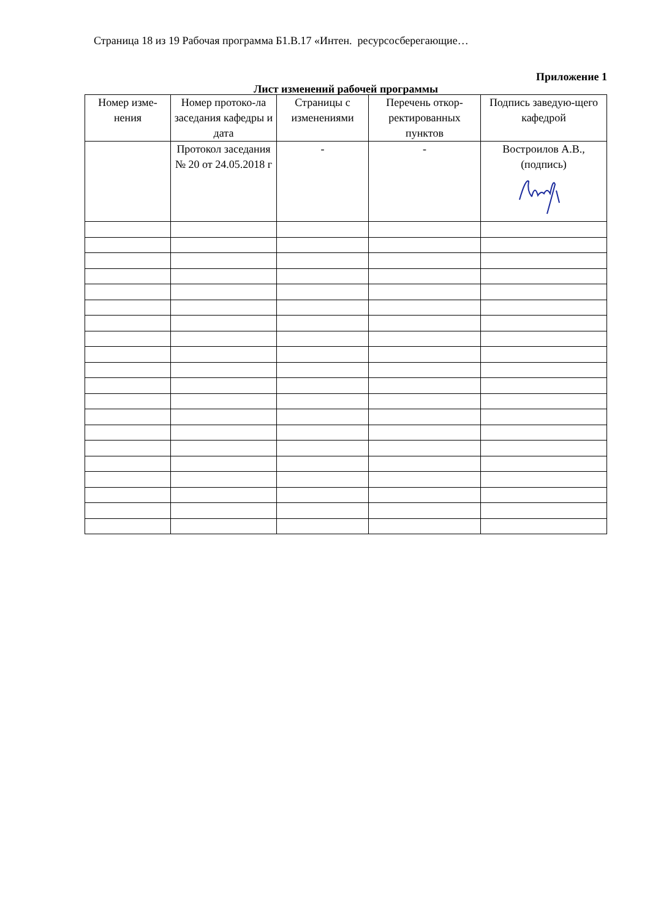Страница 18 из 19 Рабочая программа Б1.В.17 «Интен. ресурсосберегающие…
Приложение 1
Лист изменений рабочей программы
| Номер изме-нения | Номер протоко-ла заседания кафедры и дата | Страницы с изменениями | Перечень откор-ректированных пунктов | Подпись заведую-щего кафедрой |
| --- | --- | --- | --- | --- |
| | Протокол заседания № 20 от 24.05.2018 г | - | - | Востроилов А.В., (подпись) |